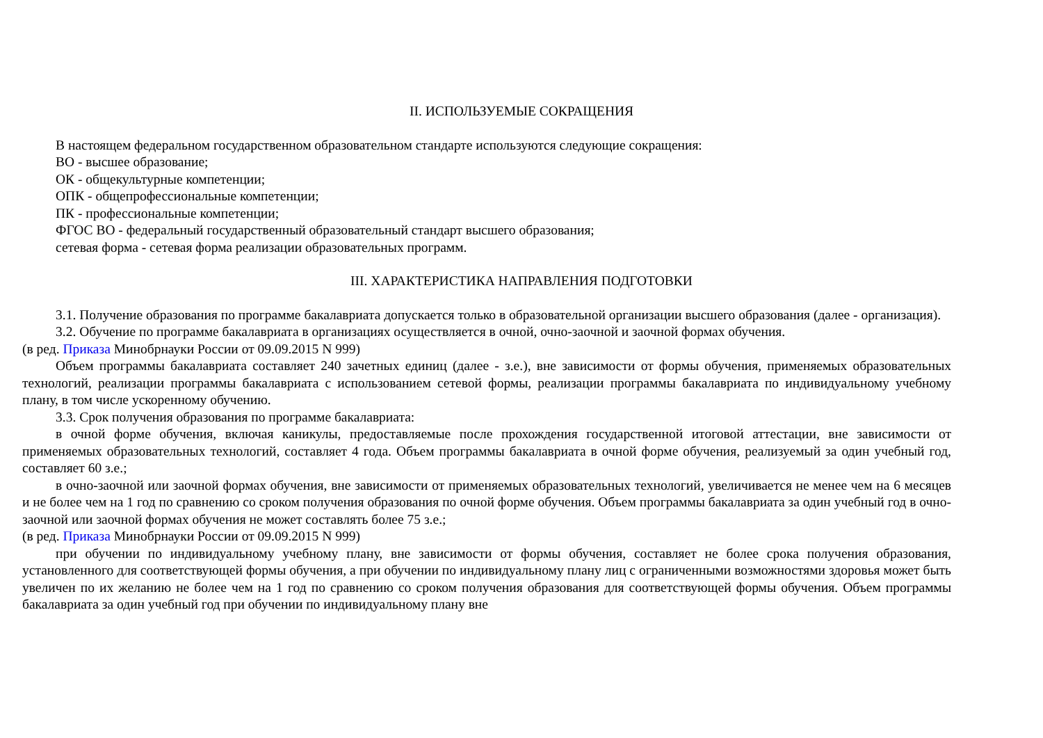II. ИСПОЛЬЗУЕМЫЕ СОКРАЩЕНИЯ
В настоящем федеральном государственном образовательном стандарте используются следующие сокращения:
ВО - высшее образование;
ОК - общекультурные компетенции;
ОПК - общепрофессиональные компетенции;
ПК - профессиональные компетенции;
ФГОС ВО - федеральный государственный образовательный стандарт высшего образования;
сетевая форма - сетевая форма реализации образовательных программ.
III. ХАРАКТЕРИСТИКА НАПРАВЛЕНИЯ ПОДГОТОВКИ
3.1. Получение образования по программе бакалавриата допускается только в образовательной организации высшего образования (далее - организация).
3.2. Обучение по программе бакалавриата в организациях осуществляется в очной, очно-заочной и заочной формах обучения.
(в ред. Приказа Минобрнауки России от 09.09.2015 N 999)
Объем программы бакалавриата составляет 240 зачетных единиц (далее - з.е.), вне зависимости от формы обучения, применяемых образовательных технологий, реализации программы бакалавриата с использованием сетевой формы, реализации программы бакалавриата по индивидуальному учебному плану, в том числе ускоренному обучению.
3.3. Срок получения образования по программе бакалавриата:
в очной форме обучения, включая каникулы, предоставляемые после прохождения государственной итоговой аттестации, вне зависимости от применяемых образовательных технологий, составляет 4 года. Объем программы бакалавриата в очной форме обучения, реализуемый за один учебный год, составляет 60 з.е.;
в очно-заочной или заочной формах обучения, вне зависимости от применяемых образовательных технологий, увеличивается не менее чем на 6 месяцев и не более чем на 1 год по сравнению со сроком получения образования по очной форме обучения. Объем программы бакалавриата за один учебный год в очно-заочной или заочной формах обучения не может составлять более 75 з.е.;
(в ред. Приказа Минобрнауки России от 09.09.2015 N 999)
при обучении по индивидуальному учебному плану, вне зависимости от формы обучения, составляет не более срока получения образования, установленного для соответствующей формы обучения, а при обучении по индивидуальному плану лиц с ограниченными возможностями здоровья может быть увеличен по их желанию не более чем на 1 год по сравнению со сроком получения образования для соответствующей формы обучения. Объем программы бакалавриата за один учебный год при обучении по индивидуальному плану вне